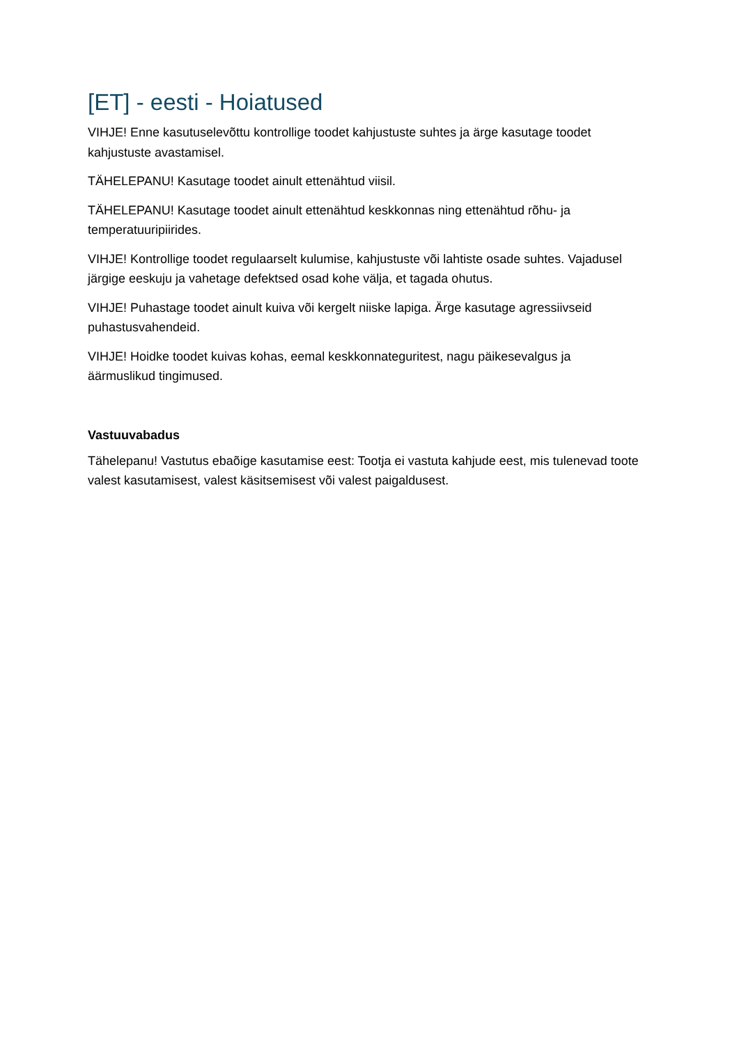[ET] - eesti - Hoiatused
VIHJE! Enne kasutuselevõttu kontrollige toodet kahjustuste suhtes ja ärge kasutage toodet kahjustuste avastamisel.
TÄHELEPANU! Kasutage toodet ainult ettenähtud viisil.
TÄHELEPANU! Kasutage toodet ainult ettenähtud keskkonnas ning ettenähtud rõhu- ja temperatuuripiirides.
VIHJE! Kontrollige toodet regulaarselt kulumise, kahjustuste või lahtiste osade suhtes. Vajadusel järgige eeskuju ja vahetage defektsed osad kohe välja, et tagada ohutus.
VIHJE! Puhastage toodet ainult kuiva või kergelt niiske lapiga. Ärge kasutage agressiivseid puhastusvahendeid.
VIHJE! Hoidke toodet kuivas kohas, eemal keskkonnateguritest, nagu päikesevalgus ja äärmuslikud tingimused.
Vastuuvabadus
Tähelepanu! Vastutus ebaõige kasutamise eest: Tootja ei vastuta kahjude eest, mis tulenevad toote valest kasutamisest, valest käsitsemisest või valest paigaldusest.